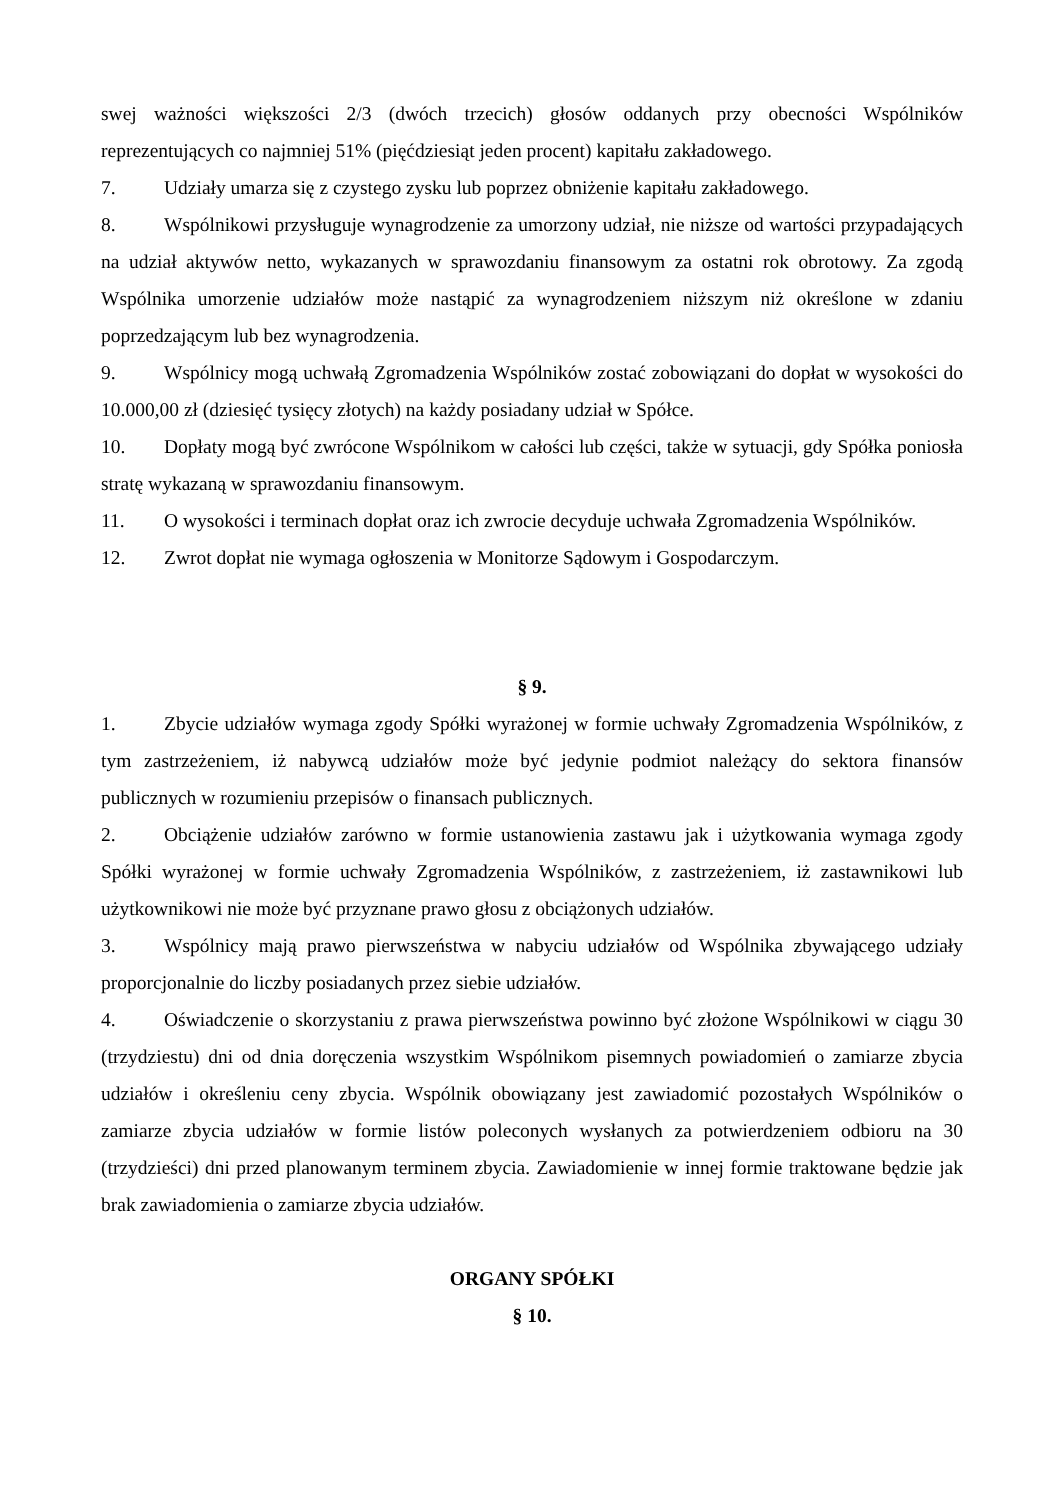swej ważności większości 2/3 (dwóch trzecich) głosów oddanych przy obecności Wspólników reprezentujących co najmniej 51% (pięćdziesiąt jeden procent) kapitału zakładowego.
7. Udziały umarza się z czystego zysku lub poprzez obniżenie kapitału zakładowego.
8. Wspólnikowi przysługuje wynagrodzenie za umorzony udział, nie niższe od wartości przypadających na udział aktywów netto, wykazanych w sprawozdaniu finansowym za ostatni rok obrotowy. Za zgodą Wspólnika umorzenie udziałów może nastąpić za wynagrodzeniem niższym niż określone w zdaniu poprzedzającym lub bez wynagrodzenia.
9. Wspólnicy mogą uchwałą Zgromadzenia Wspólników zostać zobowiązani do dopłat w wysokości do 10.000,00 zł (dziesięć tysięcy złotych) na każdy posiadany udział w Spółce.
10. Dopłaty mogą być zwrócone Wspólnikom w całości lub części, także w sytuacji, gdy Spółka poniosła stratę wykazaną w sprawozdaniu finansowym.
11. O wysokości i terminach dopłat oraz ich zwrocie decyduje uchwała Zgromadzenia Wspólników.
12. Zwrot dopłat nie wymaga ogłoszenia w Monitorze Sądowym i Gospodarczym.
§ 9.
1. Zbycie udziałów wymaga zgody Spółki wyrażonej w formie uchwały Zgromadzenia Wspólników, z tym zastrzeżeniem, iż nabywcą udziałów może być jedynie podmiot należący do sektora finansów publicznych w rozumieniu przepisów o finansach publicznych.
2. Obciążenie udziałów zarówno w formie ustanowienia zastawu jak i użytkowania wymaga zgody Spółki wyrażonej w formie uchwały Zgromadzenia Wspólników, z zastrzeżeniem, iż zastawnikowi lub użytkownikowi nie może być przyznane prawo głosu z obciążonych udziałów.
3. Wspólnicy mają prawo pierwszeństwa w nabyciu udziałów od Wspólnika zbywającego udziały proporcjonalnie do liczby posiadanych przez siebie udziałów.
4. Oświadczenie o skorzystaniu z prawa pierwszeństwa powinno być złożone Wspólnikowi w ciągu 30 (trzydziestu) dni od dnia doręczenia wszystkim Wspólnikom pisemnych powiadomień o zamiarze zbycia udziałów i określeniu ceny zbycia. Wspólnik obowiązany jest zawiadomić pozostałych Wspólników o zamiarze zbycia udziałów w formie listów poleconych wysłanych za potwierdzeniem odbioru na 30 (trzydzieści) dni przed planowanym terminem zbycia. Zawiadomienie w innej formie traktowane będzie jak brak zawiadomienia o zamiarze zbycia udziałów.
ORGANY SPÓŁKI
§ 10.